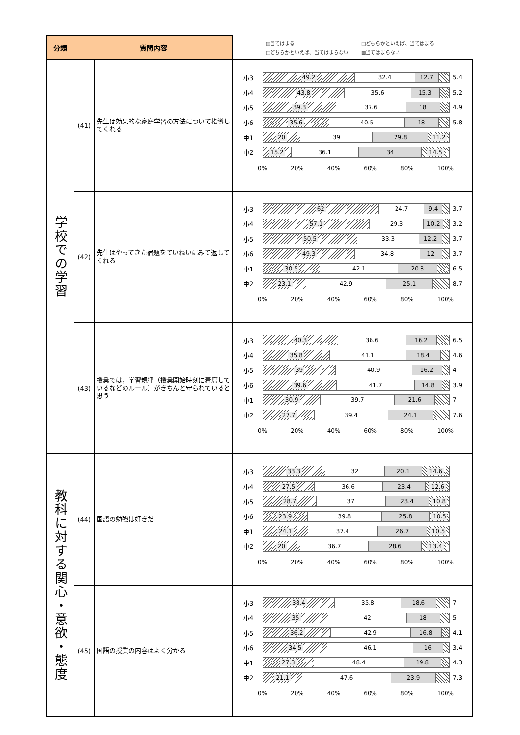| 分類 | 質問内容 | | ▨当てはまる □どちらかといえば、当てはまる □どちらかといえば、当てはまらない ▧当てはまらない |
| 学校での学習 | (41) | 先生は効果的な家庭学習の方法について指導してくれる | 小3 49.2 32.4 12.7 5.4 小4 43.8 35.6 15.3 5.2 小5 39.3 37.6 18 4.9 小6 35.6 40.5 18 5.8 中1 20 39 29.8 11.2 中2 15.2 36.1 34 14.5 0% 20% 40% 60% 80% 100% |
| | (42) | 先生はやってきた宿題をていねいにみて返してくれる | 小3 62 24.7 9.4 3.7 小4 57.1 29.3 10.2 3.2 小5 50.5 33.3 12.2 3.7 小6 49.3 34.8 12 3.7 中1 30.5 42.1 20.8 6.5 中2 23.1 42.9 25.1 8.7 0% 20% 40% 60% 80% 100% |
| | (43) | 授業では，学習規律（授業開始時刻に着席しているなどのルール）がきちんと守られていると思う | 小3 40.3 36.6 16.2 6.5 小4 35.8 41.1 18.4 4.6 小5 39 40.9 16.2 4 小6 39.6 41.7 14.8 3.9 中1 30.9 39.7 21.6 7 中2 27.7 39.4 24.1 7.6 0% 20% 40% 60% 80% 100% |
| 教科に対する関心・意欲・態度 | (44) | 国語の勉強は好きだ | 小3 33.3 32 20.1 14.6 小4 27.5 36.6 23.4 12.6 小5 28.7 37 23.4 10.8 小6 23.9 39.8 25.8 10.5 中1 24.1 37.4 26.7 10.5 中2 20 36.7 28.6 13.4 0% 20% 40% 60% 80% 100% |
| | (45) | 国語の授業の内容はよく分かる | 小3 38.4 35.8 18.6 7 小4 35 42 18 5 小5 36.2 42.9 16.8 4.1 小6 34.5 46.1 16 3.4 中1 27.3 48.4 19.8 4.3 中2 21.1 47.6 23.9 7.3 0% 20% 40% 60% 80% 100% |